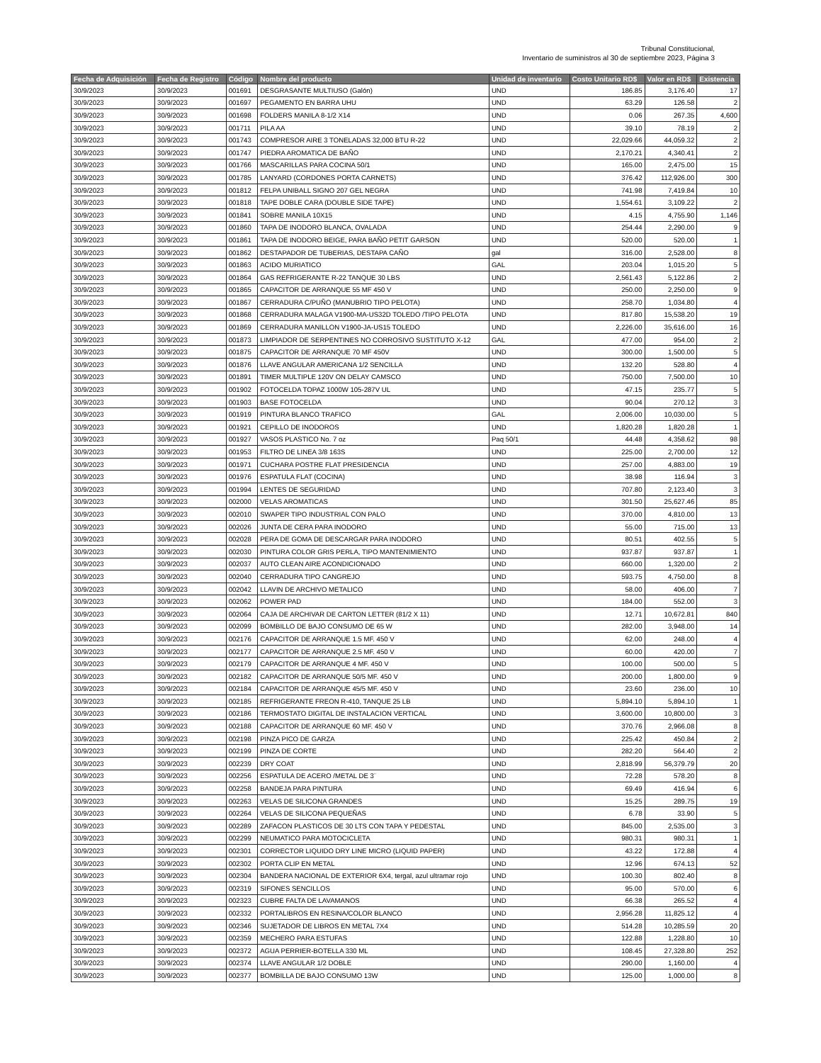Tribunal Constitucional,
Inventario de suministros al 30 de septiembre 2023, Página 3
| Fecha de Adquisición | Fecha de Registro | Código | Nombre del producto | Unidad de inventario | Costo Unitario RD$ | Valor en RD$ | Existencia |
| --- | --- | --- | --- | --- | --- | --- | --- |
| 30/9/2023 | 30/9/2023 | 001691 | DESGRASANTE MULTIUSO (Galón) | UND | 186.85 | 3,176.40 | 17 |
| 30/9/2023 | 30/9/2023 | 001697 | PEGAMENTO EN BARRA UHU | UND | 63.29 | 126.58 | 2 |
| 30/9/2023 | 30/9/2023 | 001698 | FOLDERS MANILA 8-1/2 X14 | UND | 0.06 | 267.35 | 4,600 |
| 30/9/2023 | 30/9/2023 | 001711 | PILA AA | UND | 39.10 | 78.19 | 2 |
| 30/9/2023 | 30/9/2023 | 001743 | COMPRESOR AIRE 3 TONELADAS 32,000 BTU R-22 | UND | 22,029.66 | 44,059.32 | 2 |
| 30/9/2023 | 30/9/2023 | 001747 | PIEDRA AROMATICA DE BAÑO | UND | 2,170.21 | 4,340.41 | 2 |
| 30/9/2023 | 30/9/2023 | 001766 | MASCARILLAS PARA COCINA 50/1 | UND | 165.00 | 2,475.00 | 15 |
| 30/9/2023 | 30/9/2023 | 001785 | LANYARD (CORDONES PORTA CARNETS) | UND | 376.42 | 112,926.00 | 300 |
| 30/9/2023 | 30/9/2023 | 001812 | FELPA UNIBALL SIGNO 207 GEL NEGRA | UND | 741.98 | 7,419.84 | 10 |
| 30/9/2023 | 30/9/2023 | 001818 | TAPE DOBLE CARA (DOUBLE SIDE TAPE) | UND | 1,554.61 | 3,109.22 | 2 |
| 30/9/2023 | 30/9/2023 | 001841 | SOBRE MANILA 10X15 | UND | 4.15 | 4,755.90 | 1,146 |
| 30/9/2023 | 30/9/2023 | 001860 | TAPA DE INODORO BLANCA, OVALADA | UND | 254.44 | 2,290.00 | 9 |
| 30/9/2023 | 30/9/2023 | 001861 | TAPA DE INODORO BEIGE, PARA BAÑO PETIT GARSON | UND | 520.00 | 520.00 | 1 |
| 30/9/2023 | 30/9/2023 | 001862 | DESTAPADOR DE TUBERIAS, DESTAPA CAÑO | gal | 316.00 | 2,528.00 | 8 |
| 30/9/2023 | 30/9/2023 | 001863 | ACIDO MURIATICO | GAL | 203.04 | 1,015.20 | 5 |
| 30/9/2023 | 30/9/2023 | 001864 | GAS REFRIGERANTE R-22 TANQUE 30 LBS | UND | 2,561.43 | 5,122.86 | 2 |
| 30/9/2023 | 30/9/2023 | 001865 | CAPACITOR DE ARRANQUE 55 MF 450 V | UND | 250.00 | 2,250.00 | 9 |
| 30/9/2023 | 30/9/2023 | 001867 | CERRADURA C/PUÑO (MANUBRIO TIPO PELOTA) | UND | 258.70 | 1,034.80 | 4 |
| 30/9/2023 | 30/9/2023 | 001868 | CERRADURA MALAGA V1900-MA-US32D TOLEDO /TIPO PELOTA | UND | 817.80 | 15,538.20 | 19 |
| 30/9/2023 | 30/9/2023 | 001869 | CERRADURA MANILLON V1900-JA-US15 TOLEDO | UND | 2,226.00 | 35,616.00 | 16 |
| 30/9/2023 | 30/9/2023 | 001873 | LIMPIADOR DE SERPENTINES NO CORROSIVO SUSTITUTO X-12 | GAL | 477.00 | 954.00 | 2 |
| 30/9/2023 | 30/9/2023 | 001875 | CAPACITOR DE ARRANQUE 70 MF 450V | UND | 300.00 | 1,500.00 | 5 |
| 30/9/2023 | 30/9/2023 | 001876 | LLAVE ANGULAR AMERICANA 1/2 SENCILLA | UND | 132.20 | 528.80 | 4 |
| 30/9/2023 | 30/9/2023 | 001891 | TIMER MULTIPLE 120V ON DELAY CAMSCO | UND | 750.00 | 7,500.00 | 10 |
| 30/9/2023 | 30/9/2023 | 001902 | FOTOCELDA TOPAZ 1000W 105-287V UL | UND | 47.15 | 235.77 | 5 |
| 30/9/2023 | 30/9/2023 | 001903 | BASE FOTOCELDA | UND | 90.04 | 270.12 | 3 |
| 30/9/2023 | 30/9/2023 | 001919 | PINTURA BLANCO TRAFICO | GAL | 2,006.00 | 10,030.00 | 5 |
| 30/9/2023 | 30/9/2023 | 001921 | CEPILLO DE INODOROS | UND | 1,820.28 | 1,820.28 | 1 |
| 30/9/2023 | 30/9/2023 | 001927 | VASOS PLASTICO No. 7 oz | Paq 50/1 | 44.48 | 4,358.62 | 98 |
| 30/9/2023 | 30/9/2023 | 001953 | FILTRO DE LINEA 3/8 163S | UND | 225.00 | 2,700.00 | 12 |
| 30/9/2023 | 30/9/2023 | 001971 | CUCHARA POSTRE FLAT PRESIDENCIA | UND | 257.00 | 4,883.00 | 19 |
| 30/9/2023 | 30/9/2023 | 001976 | ESPATULA FLAT (COCINA) | UND | 38.98 | 116.94 | 3 |
| 30/9/2023 | 30/9/2023 | 001994 | LENTES DE SEGURIDAD | UND | 707.80 | 2,123.40 | 3 |
| 30/9/2023 | 30/9/2023 | 002000 | VELAS AROMATICAS | UND | 301.50 | 25,627.46 | 85 |
| 30/9/2023 | 30/9/2023 | 002010 | SWAPER TIPO INDUSTRIAL CON PALO | UND | 370.00 | 4,810.00 | 13 |
| 30/9/2023 | 30/9/2023 | 002026 | JUNTA DE CERA PARA INODORO | UND | 55.00 | 715.00 | 13 |
| 30/9/2023 | 30/9/2023 | 002028 | PERA DE GOMA DE DESCARGAR PARA INODORO | UND | 80.51 | 402.55 | 5 |
| 30/9/2023 | 30/9/2023 | 002030 | PINTURA COLOR GRIS PERLA, TIPO MANTENIMIENTO | UND | 937.87 | 937.87 | 1 |
| 30/9/2023 | 30/9/2023 | 002037 | AUTO CLEAN AIRE ACONDICIONADO | UND | 660.00 | 1,320.00 | 2 |
| 30/9/2023 | 30/9/2023 | 002040 | CERRADURA TIPO CANGREJO | UND | 593.75 | 4,750.00 | 8 |
| 30/9/2023 | 30/9/2023 | 002042 | LLAVIN DE ARCHIVO METALICO | UND | 58.00 | 406.00 | 7 |
| 30/9/2023 | 30/9/2023 | 002062 | POWER PAD | UND | 184.00 | 552.00 | 3 |
| 30/9/2023 | 30/9/2023 | 002064 | CAJA DE ARCHIVAR DE CARTON LETTER (81/2 X 11) | UND | 12.71 | 10,672.81 | 840 |
| 30/9/2023 | 30/9/2023 | 002099 | BOMBILLO DE BAJO CONSUMO DE 65 W | UND | 282.00 | 3,948.00 | 14 |
| 30/9/2023 | 30/9/2023 | 002176 | CAPACITOR DE ARRANQUE 1.5 MF. 450 V | UND | 62.00 | 248.00 | 4 |
| 30/9/2023 | 30/9/2023 | 002177 | CAPACITOR DE ARRANQUE 2.5 MF. 450 V | UND | 60.00 | 420.00 | 7 |
| 30/9/2023 | 30/9/2023 | 002179 | CAPACITOR DE ARRANQUE 4 MF. 450 V | UND | 100.00 | 500.00 | 5 |
| 30/9/2023 | 30/9/2023 | 002182 | CAPACITOR DE ARRANQUE 50/5 MF. 450 V | UND | 200.00 | 1,800.00 | 9 |
| 30/9/2023 | 30/9/2023 | 002184 | CAPACITOR DE ARRANQUE 45/5 MF. 450 V | UND | 23.60 | 236.00 | 10 |
| 30/9/2023 | 30/9/2023 | 002185 | REFRIGERANTE FREON R-410, TANQUE 25 LB | UND | 5,894.10 | 5,894.10 | 1 |
| 30/9/2023 | 30/9/2023 | 002186 | TERMOSTATO DIGITAL DE INSTALACION VERTICAL | UND | 3,600.00 | 10,800.00 | 3 |
| 30/9/2023 | 30/9/2023 | 002188 | CAPACITOR DE ARRANQUE 60 MF. 450 V | UND | 370.76 | 2,966.08 | 8 |
| 30/9/2023 | 30/9/2023 | 002198 | PINZA PICO DE GARZA | UND | 225.42 | 450.84 | 2 |
| 30/9/2023 | 30/9/2023 | 002199 | PINZA DE CORTE | UND | 282.20 | 564.40 | 2 |
| 30/9/2023 | 30/9/2023 | 002239 | DRY COAT | UND | 2,818.99 | 56,379.79 | 20 |
| 30/9/2023 | 30/9/2023 | 002256 | ESPATULA DE ACERO /METAL DE 3¨ | UND | 72.28 | 578.20 | 8 |
| 30/9/2023 | 30/9/2023 | 002258 | BANDEJA PARA PINTURA | UND | 69.49 | 416.94 | 6 |
| 30/9/2023 | 30/9/2023 | 002263 | VELAS DE SILICONA GRANDES | UND | 15.25 | 289.75 | 19 |
| 30/9/2023 | 30/9/2023 | 002264 | VELAS DE SILICONA PEQUEÑAS | UND | 6.78 | 33.90 | 5 |
| 30/9/2023 | 30/9/2023 | 002289 | ZAFACON PLASTICOS DE 30 LTS CON TAPA Y PEDESTAL | UND | 845.00 | 2,535.00 | 3 |
| 30/9/2023 | 30/9/2023 | 002299 | NEUMATICO PARA MOTOCICLETA | UND | 980.31 | 980.31 | 1 |
| 30/9/2023 | 30/9/2023 | 002301 | CORRECTOR LIQUIDO DRY LINE MICRO (LIQUID PAPER) | UND | 43.22 | 172.88 | 4 |
| 30/9/2023 | 30/9/2023 | 002302 | PORTA CLIP EN METAL | UND | 12.96 | 674.13 | 52 |
| 30/9/2023 | 30/9/2023 | 002304 | BANDERA NACIONAL DE EXTERIOR 6X4, tergal, azul ultramar rojo | UND | 100.30 | 802.40 | 8 |
| 30/9/2023 | 30/9/2023 | 002319 | SIFONES SENCILLOS | UND | 95.00 | 570.00 | 6 |
| 30/9/2023 | 30/9/2023 | 002323 | CUBRE FALTA DE LAVAMANOS | UND | 66.38 | 265.52 | 4 |
| 30/9/2023 | 30/9/2023 | 002332 | PORTALIBROS EN RESINA/COLOR BLANCO | UND | 2,956.28 | 11,825.12 | 4 |
| 30/9/2023 | 30/9/2023 | 002346 | SUJETADOR DE LIBROS EN METAL 7X4 | UND | 514.28 | 10,285.59 | 20 |
| 30/9/2023 | 30/9/2023 | 002359 | MECHERO PARA ESTUFAS | UND | 122.88 | 1,228.80 | 10 |
| 30/9/2023 | 30/9/2023 | 002372 | AGUA PERRIER-BOTELLA 330 ML | UND | 108.45 | 27,328.80 | 252 |
| 30/9/2023 | 30/9/2023 | 002374 | LLAVE ANGULAR 1/2 DOBLE | UND | 290.00 | 1,160.00 | 4 |
| 30/9/2023 | 30/9/2023 | 002377 | BOMBILLA DE BAJO CONSUMO 13W | UND | 125.00 | 1,000.00 | 8 |